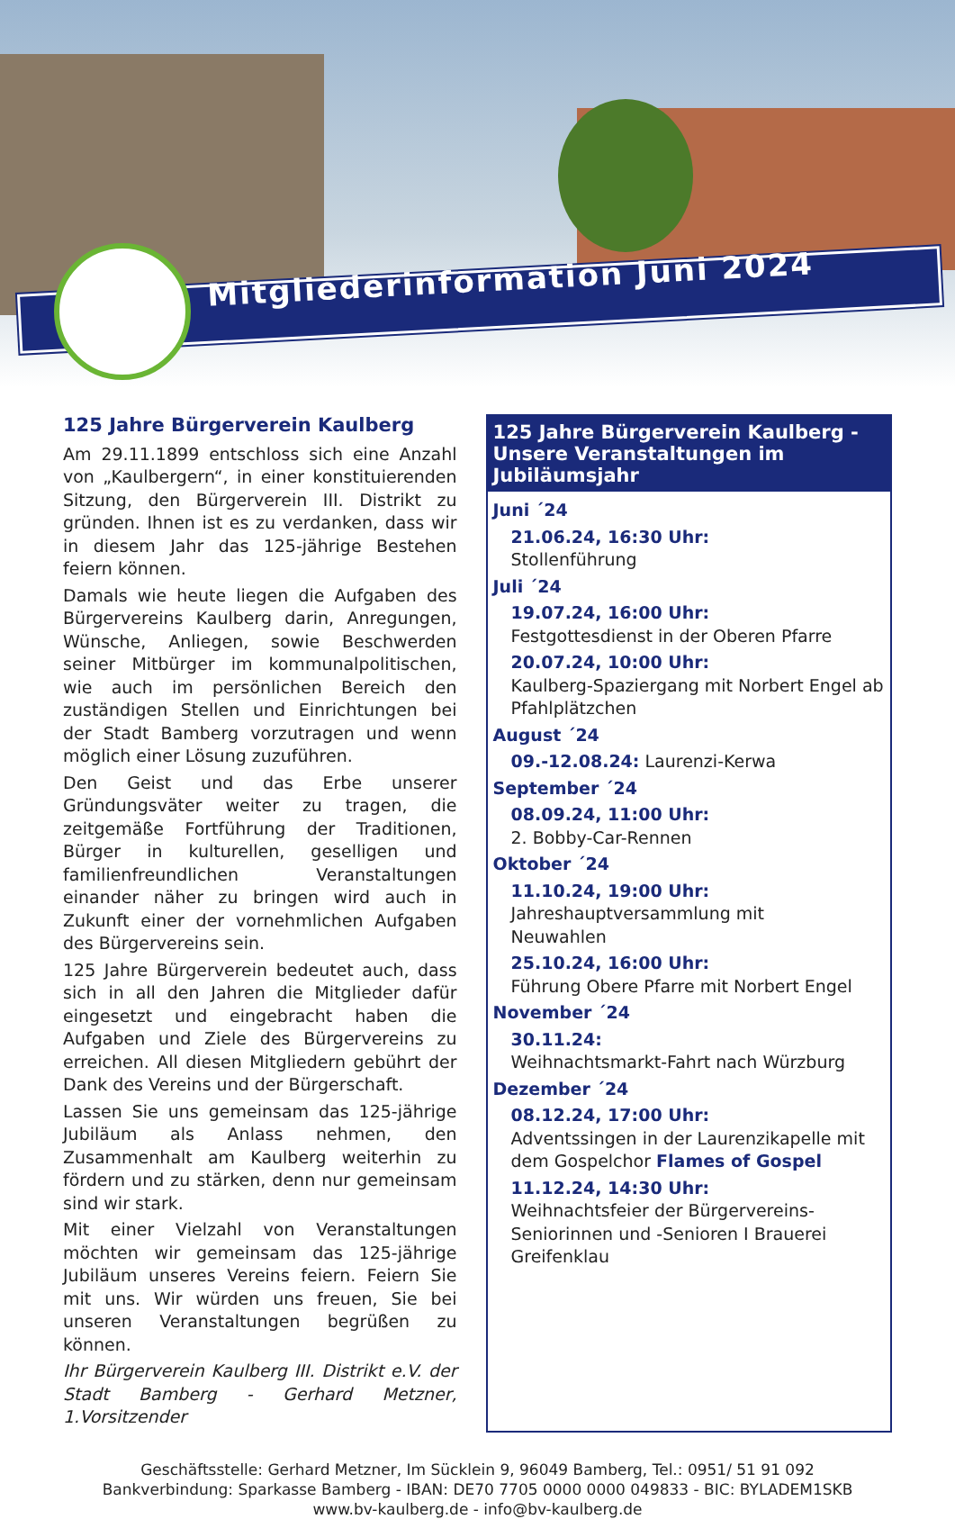Mitgliederinformation Juni 2024
125 Jahre Bürgerverein Kaulberg
Am 29.11.1899 entschloss sich eine Anzahl von „Kaulbergern“, in einer konstituierenden Sitzung, den Bürgerverein III. Distrikt zu gründen. Ihnen ist es zu verdanken, dass wir in diesem Jahr das 125-jährige Bestehen feiern können.
Damals wie heute liegen die Aufgaben des Bürgervereins Kaulberg darin, Anregungen, Wünsche, Anliegen, sowie Beschwerden seiner Mitbürger im kommunalpolitischen, wie auch im persönlichen Bereich den zuständigen Stellen und Einrichtungen bei der Stadt Bamberg vorzutragen und wenn möglich einer Lösung zuzuführen.
Den Geist und das Erbe unserer Gründungsväter weiter zu tragen, die zeitgemäße Fortführung der Traditionen, Bürger in kulturellen, geselligen und familienfreundlichen Veranstaltungen einander näher zu bringen wird auch in Zukunft einer der vornehmlichen Aufgaben des Bürgervereins sein.
125 Jahre Bürgerverein bedeutet auch, dass sich in all den Jahren die Mitglieder dafür eingesetzt und eingebracht haben die Aufgaben und Ziele des Bürgervereins zu erreichen. All diesen Mitgliedern gebührt der Dank des Vereins und der Bürgerschaft.
Lassen Sie uns gemeinsam das 125-jährige Jubiläum als Anlass nehmen, den Zusammenhalt am Kaulberg weiterhin zu fördern und zu stärken, denn nur gemeinsam sind wir stark.
Mit einer Vielzahl von Veranstaltungen möchten wir gemeinsam das 125-jährige Jubiläum unseres Vereins feiern. Feiern Sie mit uns. Wir würden uns freuen, Sie bei unseren Veranstaltungen begrüßen zu können.
Ihr Bürgerverein Kaulberg III. Distrikt e.V. der Stadt Bamberg - Gerhard Metzner, 1.Vorsitzender
125 Jahre Bürgerverein Kaulberg -
Unsere Veranstaltungen im Jubiläumsjahr
Juni ´24
21.06.24, 16:30 Uhr:
Stollenführung
Juli ´24
19.07.24, 16:00 Uhr:
Festgottesdienst in der Oberen Pfarre
20.07.24, 10:00 Uhr:
Kaulberg-Spaziergang mit Norbert Engel ab Pfahlplätzchen
August ´24
09.-12.08.24: Laurenzi-Kerwa
September ´24
08.09.24, 11:00 Uhr:
2. Bobby-Car-Rennen
Oktober ´24
11.10.24, 19:00 Uhr:
Jahreshauptversammlung mit
Neuwahlen
25.10.24, 16:00 Uhr:
Führung Obere Pfarre mit Norbert Engel
November ´24
30.11.24:
Weihnachtsmarkt-Fahrt nach Würzburg
Dezember ´24
08.12.24, 17:00 Uhr:
Adventssingen in der Laurenzikapelle mit dem Gospelchor Flames of Gospel
11.12.24, 14:30 Uhr:
Weihnachtsfeier der Bürgervereins-Seniorinnen und -Senioren I Brauerei Greifenklau
Geschäftsstelle: Gerhard Metzner, Im Sücklein 9, 96049 Bamberg, Tel.: 0951/ 51 91 092
Bankverbindung: Sparkasse Bamberg - IBAN: DE70 7705 0000 0000 049833 - BIC: BYLADEM1SKB
www.bv-kaulberg.de - info@bv-kaulberg.de